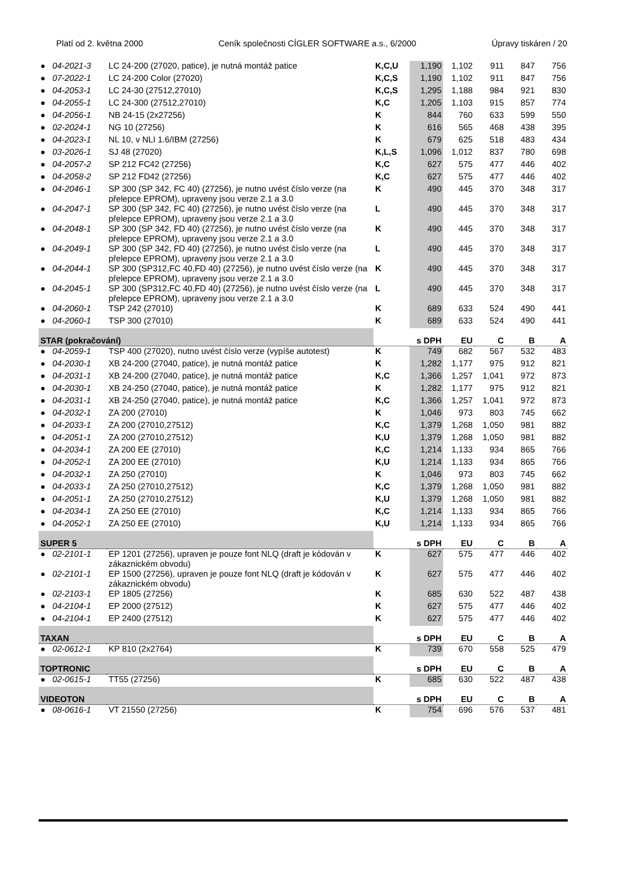Platí od 2. května 2000 Ceník společnosti CÍGLER SOFTWARE a.s., 6/2000 Úpravy tiskáren / 20
| ● | 04-2021-3 | LC 24-200 (27020, patice), je nutná montáž patice | K,C,U | 1,190 | 1,102 | 911 | 847 | 756 |
| ● | 07-2022-1 | LC 24-200 Color (27020) | K,C,S | 1,190 | 1,102 | 911 | 847 | 756 |
| ● | 04-2053-1 | LC 24-30 (27512,27010) | K,C,S | 1,295 | 1,188 | 984 | 921 | 830 |
| ● | 04-2055-1 | LC 24-300 (27512,27010) | K,C | 1,205 | 1,103 | 915 | 857 | 774 |
| ● | 04-2056-1 | NB 24-15 (2x27256) | K | 844 | 760 | 633 | 599 | 550 |
| ● | 02-2024-1 | NG 10 (27256) | K | 616 | 565 | 468 | 438 | 395 |
| ● | 04-2023-1 | NL 10, v NLI 1.6/IBM (27256) | K | 679 | 625 | 518 | 483 | 434 |
| ● | 03-2026-1 | SJ 48 (27020) | K,L,S | 1,096 | 1,012 | 837 | 780 | 698 |
| ● | 04-2057-2 | SP 212 FC42 (27256) | K,C | 627 | 575 | 477 | 446 | 402 |
| ● | 04-2058-2 | SP 212 FD42 (27256) | K,C | 627 | 575 | 477 | 446 | 402 |
| ● | 04-2046-1 | SP 300 (SP 342, FC 40) (27256), je nutno uvést číslo verze (na přelepce EPROM), upraveny jsou verze 2.1 a 3.0 | K | 490 | 445 | 370 | 348 | 317 |
| ● | 04-2047-1 | SP 300 (SP 342, FC 40) (27256), je nutno uvést číslo verze (na přelepce EPROM), upraveny jsou verze 2.1 a 3.0 | L | 490 | 445 | 370 | 348 | 317 |
| ● | 04-2048-1 | SP 300 (SP 342, FD 40) (27256), je nutno uvést číslo verze (na přelepce EPROM), upraveny jsou verze 2.1 a 3.0 | K | 490 | 445 | 370 | 348 | 317 |
| ● | 04-2049-1 | SP 300 (SP 342, FD 40) (27256), je nutno uvést číslo verze (na přelepce EPROM), upraveny jsou verze 2.1 a 3.0 | L | 490 | 445 | 370 | 348 | 317 |
| ● | 04-2044-1 | SP 300 (SP312,FC 40,FD 40) (27256), je nutno uvést číslo verze (na přelepce EPROM), upraveny jsou verze 2.1 a 3.0 | K | 490 | 445 | 370 | 348 | 317 |
| ● | 04-2045-1 | SP 300 (SP312,FC 40,FD 40) (27256), je nutno uvést číslo verze (na přelepce EPROM), upraveny jsou verze 2.1 a 3.0 | L | 490 | 445 | 370 | 348 | 317 |
| ● | 04-2060-1 | TSP 242 (27010) | K | 689 | 633 | 524 | 490 | 441 |
| ● | 04-2060-1 | TSP 300 (27010) | K | 689 | 633 | 524 | 490 | 441 |
| STAR (pokračování) | | | | s DPH | EU | C | B | A |
| ● | 04-2059-1 | TSP 400 (27020), nutno uvést číslo verze (vypíše autotest) | K | 749 | 682 | 567 | 532 | 483 |
| ● | 04-2030-1 | XB 24-200 (27040, patice), je nutná montáž patice | K | 1,282 | 1,177 | 975 | 912 | 821 |
| ● | 04-2031-1 | XB 24-200 (27040, patice), je nutná montáž patice | K,C | 1,366 | 1,257 | 1,041 | 972 | 873 |
| ● | 04-2030-1 | XB 24-250 (27040, patice), je nutná montáž patice | K | 1,282 | 1,177 | 975 | 912 | 821 |
| ● | 04-2031-1 | XB 24-250 (27040, patice), je nutná montáž patice | K,C | 1,366 | 1,257 | 1,041 | 972 | 873 |
| ● | 04-2032-1 | ZA 200 (27010) | K | 1,046 | 973 | 803 | 745 | 662 |
| ● | 04-2033-1 | ZA 200 (27010,27512) | K,C | 1,379 | 1,268 | 1,050 | 981 | 882 |
| ● | 04-2051-1 | ZA 200 (27010,27512) | K,U | 1,379 | 1,268 | 1,050 | 981 | 882 |
| ● | 04-2034-1 | ZA 200 EE (27010) | K,C | 1,214 | 1,133 | 934 | 865 | 766 |
| ● | 04-2052-1 | ZA 200 EE (27010) | K,U | 1,214 | 1,133 | 934 | 865 | 766 |
| ● | 04-2032-1 | ZA 250 (27010) | K | 1,046 | 973 | 803 | 745 | 662 |
| ● | 04-2033-1 | ZA 250 (27010,27512) | K,C | 1,379 | 1,268 | 1,050 | 981 | 882 |
| ● | 04-2051-1 | ZA 250 (27010,27512) | K,U | 1,379 | 1,268 | 1,050 | 981 | 882 |
| ● | 04-2034-1 | ZA 250 EE (27010) | K,C | 1,214 | 1,133 | 934 | 865 | 766 |
| ● | 04-2052-1 | ZA 250 EE (27010) | K,U | 1,214 | 1,133 | 934 | 865 | 766 |
| SUPER 5 | | | | s DPH | EU | C | B | A |
| ● | 02-2101-1 | EP 1201 (27256), upraven je pouze font NLQ (draft je kódován v zákaznickém obvodu) | K | 627 | 575 | 477 | 446 | 402 |
| ● | 02-2101-1 | EP 1500 (27256), upraven je pouze font NLQ (draft je kódován v zákaznickém obvodu) | K | 627 | 575 | 477 | 446 | 402 |
| ● | 02-2103-1 | EP 1805 (27256) | K | 685 | 630 | 522 | 487 | 438 |
| ● | 04-2104-1 | EP 2000 (27512) | K | 627 | 575 | 477 | 446 | 402 |
| ● | 04-2104-1 | EP 2400 (27512) | K | 627 | 575 | 477 | 446 | 402 |
| TAXAN | | | | s DPH | EU | C | B | A |
| ● | 02-0612-1 | KP 810 (2x2764) | K | 739 | 670 | 558 | 525 | 479 |
| TOPTRONIC | | | | s DPH | EU | C | B | A |
| ● | 02-0615-1 | TT55 (27256) | K | 685 | 630 | 522 | 487 | 438 |
| VIDEOTON | | | | s DPH | EU | C | B | A |
| ● | 08-0616-1 | VT 21550 (27256) | K | 754 | 696 | 576 | 537 | 481 |